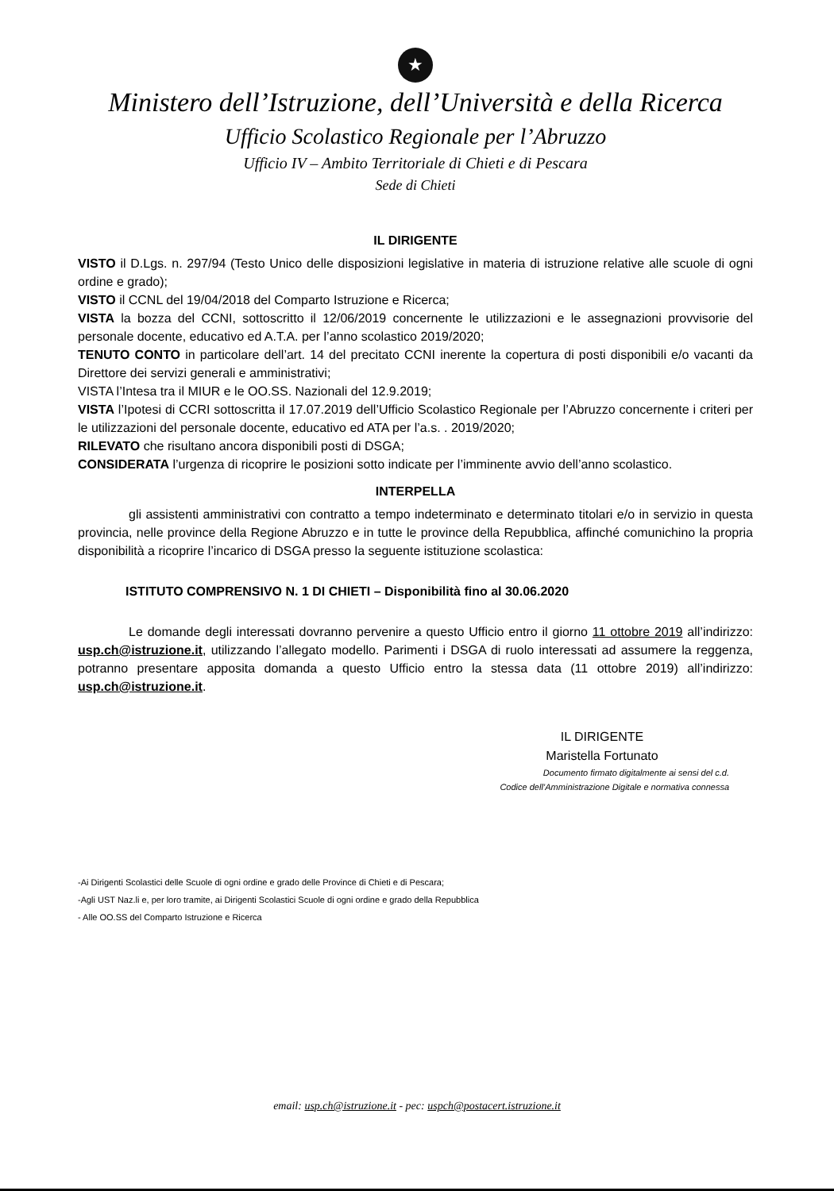★
Ministero dell’Istruzione, dell’Università e della Ricerca
Ufficio Scolastico Regionale per l’Abruzzo
Ufficio IV – Ambito Territoriale di Chieti e di Pescara
Sede di Chieti
IL DIRIGENTE
VISTO il D.Lgs. n. 297/94 (Testo Unico delle disposizioni legislative in materia di istruzione relative alle scuole di ogni ordine e grado);
VISTO il CCNL del 19/04/2018 del Comparto Istruzione e Ricerca;
VISTA la bozza del CCNI, sottoscritto il 12/06/2019 concernente le utilizzazioni e le assegnazioni provvisorie del personale docente, educativo ed A.T.A. per l’anno scolastico 2019/2020;
TENUTO CONTO in particolare dell’art. 14 del precitato CCNI inerente la copertura di posti disponibili e/o vacanti da Direttore dei servizi generali e amministrativi;
VISTA l’Intesa tra il MIUR e le OO.SS. Nazionali del 12.9.2019;
VISTA l’Ipotesi di CCRI sottoscritta il 17.07.2019 dell’Ufficio Scolastico Regionale per l’Abruzzo concernente i criteri per le utilizzazioni del personale docente, educativo ed ATA per l’a.s. . 2019/2020;
RILEVATO che risultano ancora disponibili posti di DSGA;
CONSIDERATA l’urgenza di ricoprire le posizioni sotto indicate per l’imminente avvio dell’anno scolastico.
INTERPELLA
gli assistenti amministrativi con contratto a tempo indeterminato e determinato titolari e/o in servizio in questa provincia, nelle province della Regione Abruzzo e in tutte le province della Repubblica, affinché comunichino la propria disponibilità a ricoprire l’incarico di DSGA presso la seguente istituzione scolastica:
ISTITUTO COMPRENSIVO N. 1 DI CHIETI – Disponibilità fino al 30.06.2020
Le domande degli interessati dovranno pervenire a questo Ufficio entro il giorno 11 ottobre 2019 all’indirizzo: usp.ch@istruzione.it, utilizzando l’allegato modello. Parimenti i DSGA di ruolo interessati ad assumere la reggenza, potranno presentare apposita domanda a questo Ufficio entro la stessa data (11 ottobre 2019) all’indirizzo: usp.ch@istruzione.it.
IL DIRIGENTE
Maristella Fortunato
Documento firmato digitalmente ai sensi del c.d.
Codice dell’Amministrazione Digitale e normativa connessa
-Ai Dirigenti Scolastici delle Scuole di ogni ordine e grado delle Province di Chieti e di Pescara;
-Agli UST Naz.li e, per loro tramite, ai Dirigenti Scolastici Scuole di ogni ordine e grado della Repubblica
- Alle OO.SS del Comparto Istruzione e Ricerca
email: usp.ch@istruzione.it - pec: uspch@postacert.istruzione.it